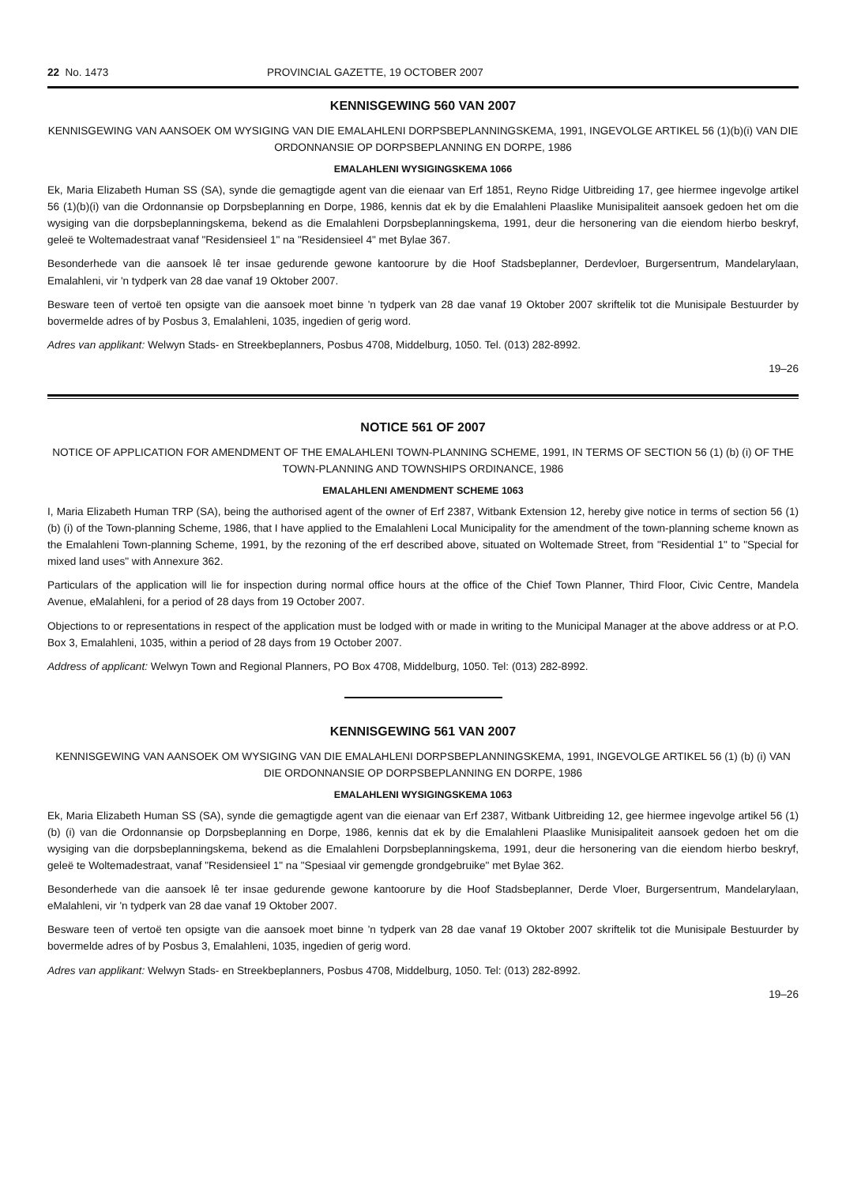22 No. 1473 PROVINCIAL GAZETTE, 19 OCTOBER 2007
KENNISGEWING 560 VAN 2007
KENNISGEWING VAN AANSOEK OM WYSIGING VAN DIE EMALAHLENI DORPSBEPLANNINGSKEMA, 1991, INGEVOLGE ARTIKEL 56 (1)(b)(i) VAN DIE ORDONNANSIE OP DORPSBEPLANNING EN DORPE, 1986
EMALAHLENI WYSIGINGSKEMA 1066
Ek, Maria Elizabeth Human SS (SA), synde die gemagtigde agent van die eienaar van Erf 1851, Reyno Ridge Uitbreiding 17, gee hiermee ingevolge artikel 56 (1)(b)(i) van die Ordonnansie op Dorpsbeplanning en Dorpe, 1986, kennis dat ek by die Emalahleni Plaaslike Munisipaliteit aansoek gedoen het om die wysiging van die dorpsbeplanningskema, bekend as die Emalahleni Dorpsbeplanningskema, 1991, deur die hersonering van die eiendom hierbo beskryf, geleë te Woltemadestraat vanaf "Residensieel 1" na "Residensieel 4" met Bylae 367.
Besonderhede van die aansoek lê ter insae gedurende gewone kantoorure by die Hoof Stadsbeplanner, Derdevloer, Burgersentrum, Mandelarylaan, Emalahleni, vir 'n tydperk van 28 dae vanaf 19 Oktober 2007.
Besware teen of vertoë ten opsigte van die aansoek moet binne 'n tydperk van 28 dae vanaf 19 Oktober 2007 skriftelik tot die Munisipale Bestuurder by bovermelde adres of by Posbus 3, Emalahleni, 1035, ingedien of gerig word.
Adres van applikant: Welwyn Stads- en Streekbeplanners, Posbus 4708, Middelburg, 1050. Tel. (013) 282-8992.
19–26
NOTICE 561 OF 2007
NOTICE OF APPLICATION FOR AMENDMENT OF THE EMALAHLENI TOWN-PLANNING SCHEME, 1991, IN TERMS OF SECTION 56 (1) (b) (i) OF THE TOWN-PLANNING AND TOWNSHIPS ORDINANCE, 1986
EMALAHLENI AMENDMENT SCHEME 1063
I, Maria Elizabeth Human TRP (SA), being the authorised agent of the owner of Erf 2387, Witbank Extension 12, hereby give notice in terms of section 56 (1) (b) (i) of the Town-planning Scheme, 1986, that I have applied to the Emalahleni Local Municipality for the amendment of the town-planning scheme known as the Emalahleni Town-planning Scheme, 1991, by the rezoning of the erf described above, situated on Woltemade Street, from "Residential 1" to "Special for mixed land uses" with Annexure 362.
Particulars of the application will lie for inspection during normal office hours at the office of the Chief Town Planner, Third Floor, Civic Centre, Mandela Avenue, eMalahleni, for a period of 28 days from 19 October 2007.
Objections to or representations in respect of the application must be lodged with or made in writing to the Municipal Manager at the above address or at P.O. Box 3, Emalahleni, 1035, within a period of 28 days from 19 October 2007.
Address of applicant: Welwyn Town and Regional Planners, PO Box 4708, Middelburg, 1050. Tel: (013) 282-8992.
KENNISGEWING 561 VAN 2007
KENNISGEWING VAN AANSOEK OM WYSIGING VAN DIE EMALAHLENI DORPSBEPLANNINGSKEMA, 1991, INGEVOLGE ARTIKEL 56 (1) (b) (i) VAN DIE ORDONNANSIE OP DORPSBEPLANNING EN DORPE, 1986
EMALAHLENI WYSIGINGSKEMA 1063
Ek, Maria Elizabeth Human SS (SA), synde die gemagtigde agent van die eienaar van Erf 2387, Witbank Uitbreiding 12, gee hiermee ingevolge artikel 56 (1) (b) (i) van die Ordonnansie op Dorpsbeplanning en Dorpe, 1986, kennis dat ek by die Emalahleni Plaaslike Munisipaliteit aansoek gedoen het om die wysiging van die dorpsbeplanningskema, bekend as die Emalahleni Dorpsbeplanningskema, 1991, deur die hersonering van die eiendom hierbo beskryf, geleë te Woltemadestraat, vanaf "Residensieel 1" na "Spesiaal vir gemengde grondgebruike" met Bylae 362.
Besonderhede van die aansoek lê ter insae gedurende gewone kantoorure by die Hoof Stadsbeplanner, Derde Vloer, Burgersentrum, Mandelarylaan, eMalahleni, vir 'n tydperk van 28 dae vanaf 19 Oktober 2007.
Besware teen of vertoë ten opsigte van die aansoek moet binne 'n tydperk van 28 dae vanaf 19 Oktober 2007 skriftelik tot die Munisipale Bestuurder by bovermelde adres of by Posbus 3, Emalahleni, 1035, ingedien of gerig word.
Adres van applikant: Welwyn Stads- en Streekbeplanners, Posbus 4708, Middelburg, 1050. Tel: (013) 282-8992.
19–26